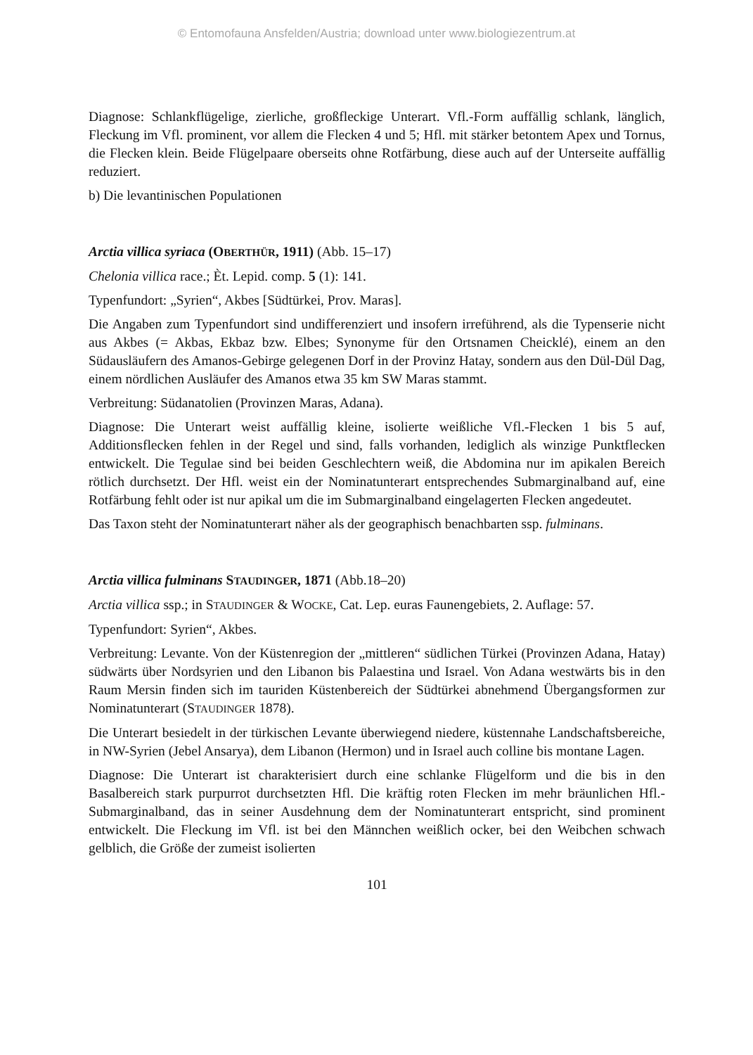© Entomofauna Ansfelden/Austria; download unter www.biologiezentrum.at
Diagnose: Schlankflügelige, zierliche, großfleckige Unterart. Vfl.-Form auffällig schlank, länglich, Fleckung im Vfl. prominent, vor allem die Flecken 4 und 5; Hfl. mit stärker betontem Apex und Tornus, die Flecken klein. Beide Flügelpaare oberseits ohne Rotfärbung, diese auch auf der Unterseite auffällig reduziert.
b) Die levantinischen Populationen
Arctia villica syriaca (OBERTHÜR, 1911) (Abb. 15–17)
Chelonia villica race.; Èt. Lepid. comp. 5 (1): 141.
Typenfundort: „Syrien“, Akbes [Südtürkei, Prov. Maras].
Die Angaben zum Typenfundort sind undifferenziert und insofern irreführend, als die Typenserie nicht aus Akbes (= Akbas, Ekbaz bzw. Elbes; Synonyme für den Ortsnamen Cheicklé), einem an den Südausläufern des Amanos-Gebirge gelegenen Dorf in der Provinz Hatay, sondern aus den Dül-Dül Dag, einem nördlichen Ausläufer des Amanos etwa 35 km SW Maras stammt.
Verbreitung: Südanatolien (Provinzen Maras, Adana).
Diagnose: Die Unterart weist auffällig kleine, isolierte weißliche Vfl.-Flecken 1 bis 5 auf, Additionsflecken fehlen in der Regel und sind, falls vorhanden, lediglich als winzige Punktflecken entwickelt. Die Tegulae sind bei beiden Geschlechtern weiß, die Abdomina nur im apikalen Bereich rötlich durchsetzt. Der Hfl. weist ein der Nominatunterart entsprechendes Submarginalband auf, eine Rotfärbung fehlt oder ist nur apikal um die im Submarginalband eingelagerten Flecken angedeutet.
Das Taxon steht der Nominatunterart näher als der geographisch benachbarten ssp. fulminans.
Arctia villica fulminans STAUDINGER, 1871 (Abb.18–20)
Arctia villica ssp.; in STAUDINGER & WOCKE, Cat. Lep. euras Faunengebiets, 2. Auflage: 57.
Typenfundort: Syrien“, Akbes.
Verbreitung: Levante. Von der Küstenregion der „mittleren“ südlichen Türkei (Provinzen Adana, Hatay) südwärts über Nordsyrien und den Libanon bis Palaestina und Israel. Von Adana westwärts bis in den Raum Mersin finden sich im tauriden Küstenbereich der Südtürkei abnehmend Übergangsformen zur Nominatunterart (STAUDINGER 1878).
Die Unterart besiedelt in der türkischen Levante überwiegend niedere, küstennahe Landschaftsbereiche, in NW-Syrien (Jebel Ansarya), dem Libanon (Hermon) und in Israel auch colline bis montane Lagen.
Diagnose: Die Unterart ist charakterisiert durch eine schlanke Flügelform und die bis in den Basalbereich stark purpurrot durchsetzten Hfl. Die kräftig roten Flecken im mehr bräunlichen Hfl.-Submarginalband, das in seiner Ausdehnung dem der Nominatunterart entspricht, sind prominent entwickelt. Die Fleckung im Vfl. ist bei den Männchen weißlich ocker, bei den Weibchen schwach gelblich, die Größe der zumeist isolierten
101